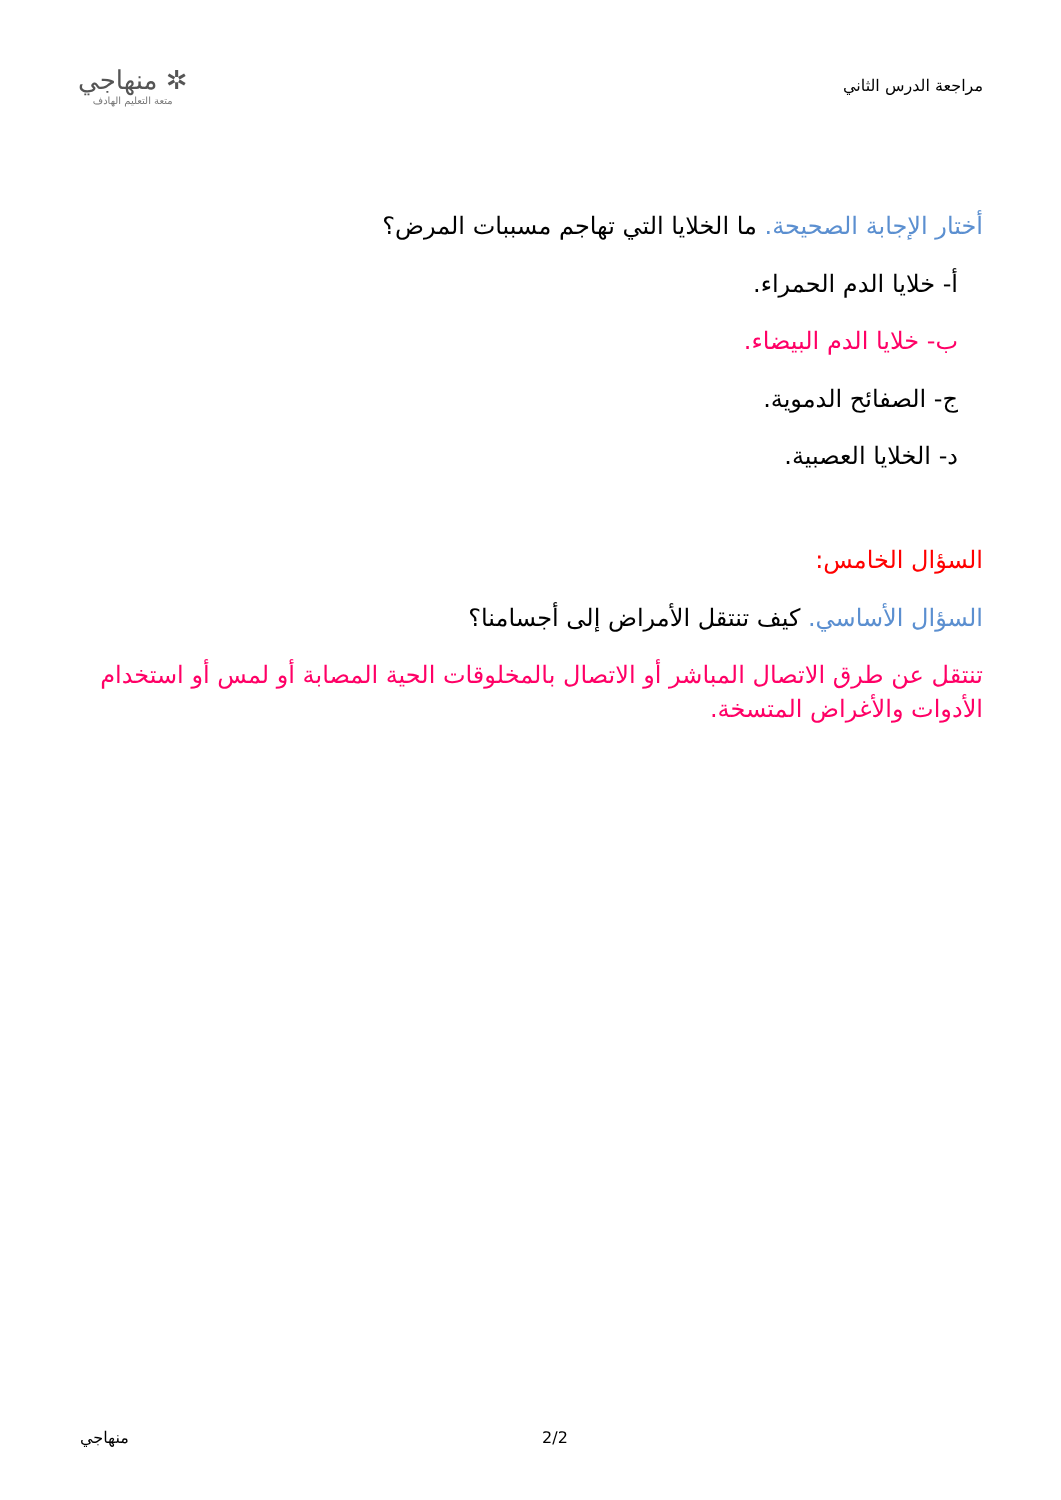مراجعة الدرس الثاني
✲ منهاجي
متعة التعليم الهادف
أختار الإجابة الصحيحة. ما الخلايا التي تهاجم مسببات المرض؟
أ- خلايا الدم الحمراء.
ب- خلايا الدم البيضاء.
ج- الصفائح الدموية.
د- الخلايا العصبية.
السؤال الخامس:
السؤال الأساسي. كيف تنتقل الأمراض إلى أجسامنا؟
تنتقل عن طرق الاتصال المباشر أو الاتصال بالمخلوقات الحية المصابة أو لمس أو استخدام الأدوات والأغراض المتسخة.
منهاجي 2/2